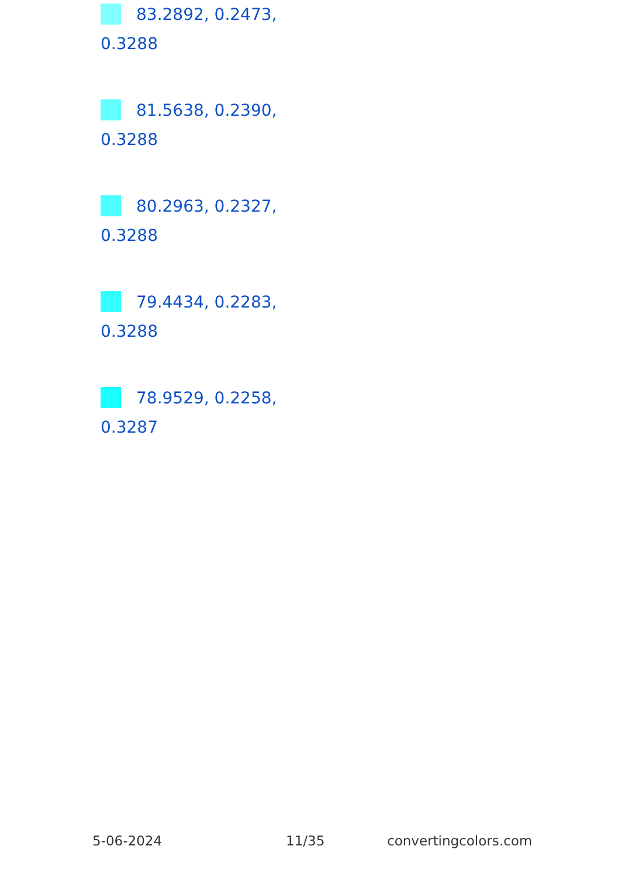83.2892, 0.2473, 0.3288
81.5638, 0.2390, 0.3288
80.2963, 0.2327, 0.3288
79.4434, 0.2283, 0.3288
78.9529, 0.2258, 0.3287
5-06-2024 11/35 convertingcolors.com